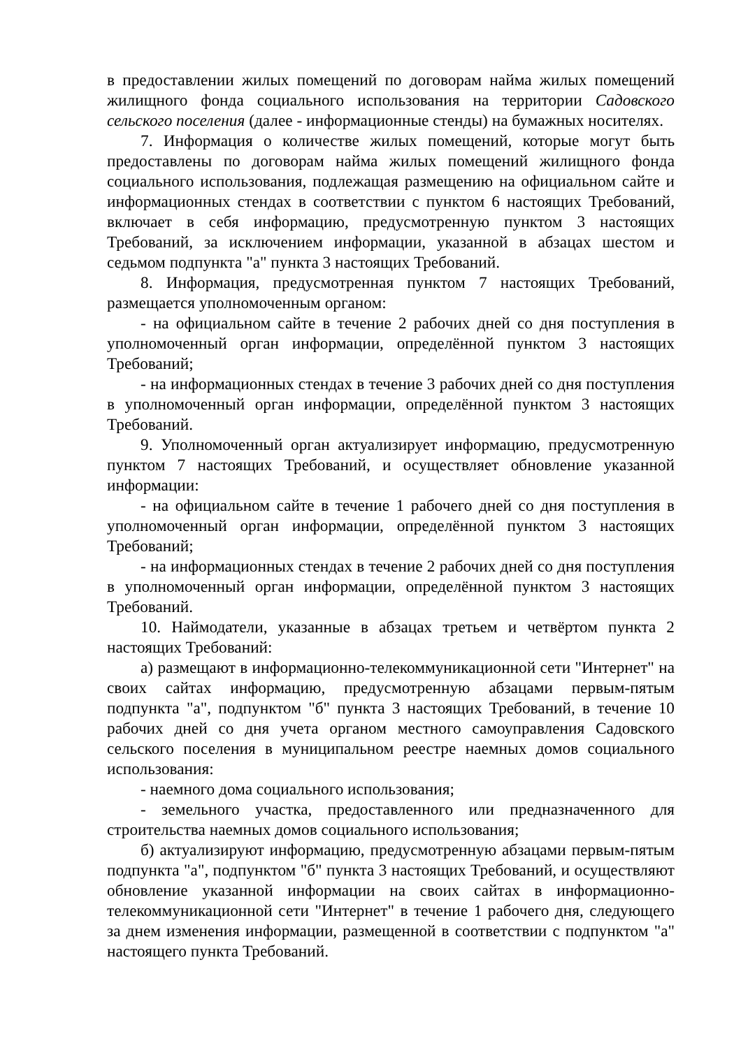в предоставлении жилых помещений по договорам найма жилых помещений жилищного фонда социального использования на территории Садовского сельского поселения (далее - информационные стенды) на бумажных носителях.
7. Информация о количестве жилых помещений, которые могут быть предоставлены по договорам найма жилых помещений жилищного фонда социального использования, подлежащая размещению на официальном сайте и информационных стендах в соответствии с пунктом 6 настоящих Требований, включает в себя информацию, предусмотренную пунктом 3 настоящих Требований, за исключением информации, указанной в абзацах шестом и седьмом подпункта "а" пункта 3 настоящих Требований.
8. Информация, предусмотренная пунктом 7 настоящих Требований, размещается уполномоченным органом:
- на официальном сайте в течение 2 рабочих дней со дня поступления в уполномоченный орган информации, определённой пунктом 3 настоящих Требований;
- на информационных стендах в течение 3 рабочих дней со дня поступления в уполномоченный орган информации, определённой пунктом 3 настоящих Требований.
9. Уполномоченный орган актуализирует информацию, предусмотренную пунктом 7 настоящих Требований, и осуществляет обновление указанной информации:
- на официальном сайте в течение 1 рабочего дней со дня поступления в уполномоченный орган информации, определённой пунктом 3 настоящих Требований;
- на информационных стендах в течение 2 рабочих дней со дня поступления в уполномоченный орган информации, определённой пунктом 3 настоящих Требований.
10. Наймодатели, указанные в абзацах третьем и четвёртом пункта 2 настоящих Требований:
а) размещают в информационно-телекоммуникационной сети "Интернет" на своих сайтах информацию, предусмотренную абзацами первым-пятым подпункта "а", подпунктом "б" пункта 3 настоящих Требований, в течение 10 рабочих дней со дня учета органом местного самоуправления Садовского сельского поселения в муниципальном реестре наемных домов социального использования:
- наемного дома социального использования;
- земельного участка, предоставленного или предназначенного для строительства наемных домов социального использования;
б) актуализируют информацию, предусмотренную абзацами первым-пятым подпункта "а", подпунктом "б" пункта 3 настоящих Требований, и осуществляют обновление указанной информации на своих сайтах в информационно-телекоммуникационной сети "Интернет" в течение 1 рабочего дня, следующего за днем изменения информации, размещенной в соответствии с подпунктом "а" настоящего пункта Требований.